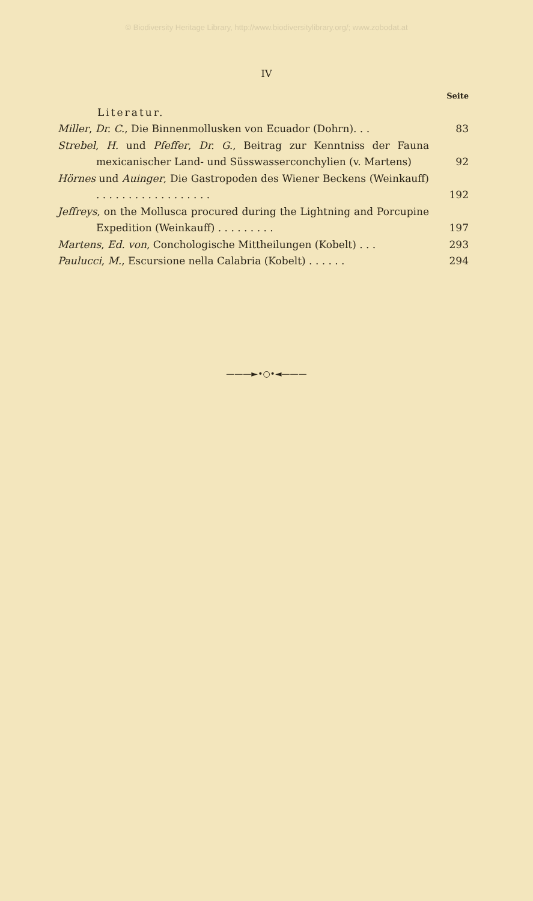© Biodiversity Heritage Library, http://www.biodiversitylibrary.org/; www.zobodat.at
IV
Seite
Literatur.
Miller, Dr. C., Die Binnenmollusken von Ecuador (Dohrn). . .
83
Strebel, H. und Pfeffer, Dr. G., Beitrag zur Kenntniss der Fauna mexicanischer Land- und Süsswasserconchylien (v. Martens)
92
Hörnes und Auinger, Die Gastropoden des Wiener Beckens (Weinkauff) . . . . . . . . . . . . . . . . . .
192
Jeffreys, on the Mollusca procured during the Lightning and Porcupine Expedition (Weinkauff) . . . . . . . . .
197
Martens, Ed. von, Conchologische Mittheilungen (Kobelt) . . .
293
Paulucci, M., Escursione nella Calabria (Kobelt) . . . . . .
294
———►•○•◄———